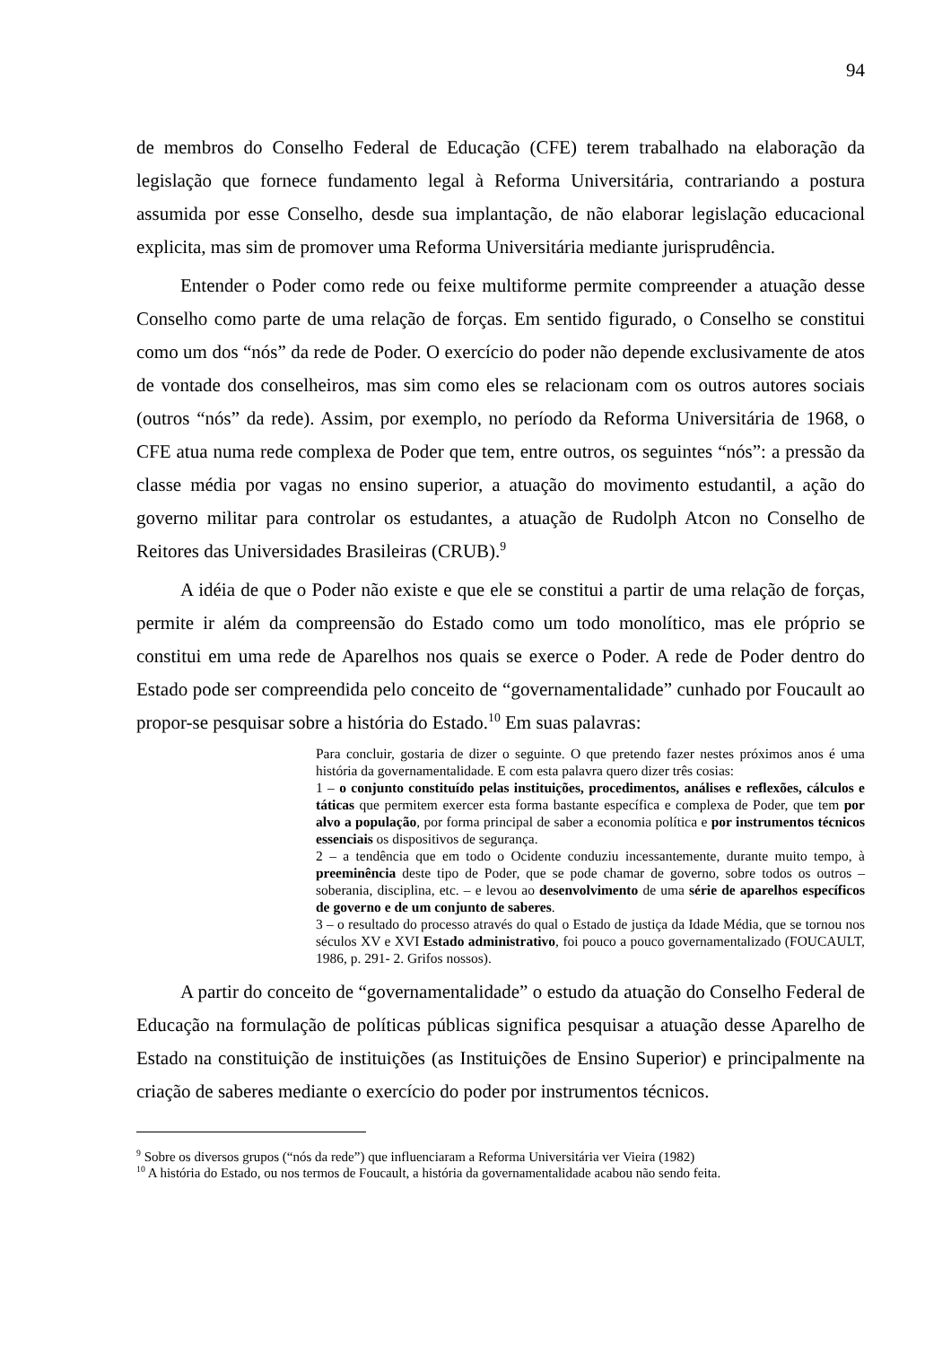94
de membros do Conselho Federal de Educação (CFE) terem trabalhado na elaboração da legislação que fornece fundamento legal à Reforma Universitária, contrariando a postura assumida por esse Conselho, desde sua implantação, de não elaborar legislação educacional explicita, mas sim de promover uma Reforma Universitária mediante jurisprudência.
Entender o Poder como rede ou feixe multiforme permite compreender a atuação desse Conselho como parte de uma relação de forças. Em sentido figurado, o Conselho se constitui como um dos “nós” da rede de Poder. O exercício do poder não depende exclusivamente de atos de vontade dos conselheiros, mas sim como eles se relacionam com os outros autores sociais (outros “nós” da rede). Assim, por exemplo, no período da Reforma Universitária de 1968, o CFE atua numa rede complexa de Poder que tem, entre outros, os seguintes “nós”: a pressão da classe média por vagas no ensino superior, a atuação do movimento estudantil, a ação do governo militar para controlar os estudantes, a atuação de Rudolph Atcon no Conselho de Reitores das Universidades Brasileiras (CRUB).<sup>9</sup>
A idéia de que o Poder não existe e que ele se constitui a partir de uma relação de forças, permite ir além da compreensão do Estado como um todo monolítico, mas ele próprio se constitui em uma rede de Aparelhos nos quais se exerce o Poder. A rede de Poder dentro do Estado pode ser compreendida pelo conceito de “governamentalidade” cunhado por Foucault ao propor-se pesquisar sobre a história do Estado.<sup>10</sup> Em suas palavras:
Para concluir, gostaria de dizer o seguinte. O que pretendo fazer nestes próximos anos é uma história da governamentalidade. E com esta palavra quero dizer três cosias:
1 – o conjunto constituído pelas instituições, procedimentos, análises e reflexões, cálculos e táticas que permitem exercer esta forma bastante específica e complexa de Poder, que tem por alvo a população, por forma principal de saber a economia política e por instrumentos técnicos essenciais os dispositivos de segurança.
2 – a tendência que em todo o Ocidente conduziu incessantemente, durante muito tempo, à preeminência deste tipo de Poder, que se pode chamar de governo, sobre todos os outros – soberania, disciplina, etc. – e levou ao desenvolvimento de uma série de aparelhos específicos de governo e de um conjunto de saberes.
3 – o resultado do processo através do qual o Estado de justiça da Idade Média, que se tornou nos séculos XV e XVI Estado administrativo, foi pouco a pouco governamentalizado (FOUCAULT, 1986, p. 291- 2. Grifos nossos).
A partir do conceito de “governamentalidade” o estudo da atuação do Conselho Federal de Educação na formulação de políticas públicas significa pesquisar a atuação desse Aparelho de Estado na constituição de instituições (as Instituições de Ensino Superior) e principalmente na criação de saberes mediante o exercício do poder por instrumentos técnicos.
<sup>9</sup> Sobre os diversos grupos (“nós da rede”) que influenciaram a Reforma Universitária ver Vieira (1982)
<sup>10</sup> A história do Estado, ou nos termos de Foucault, a história da governamentalidade acabou não sendo feita.